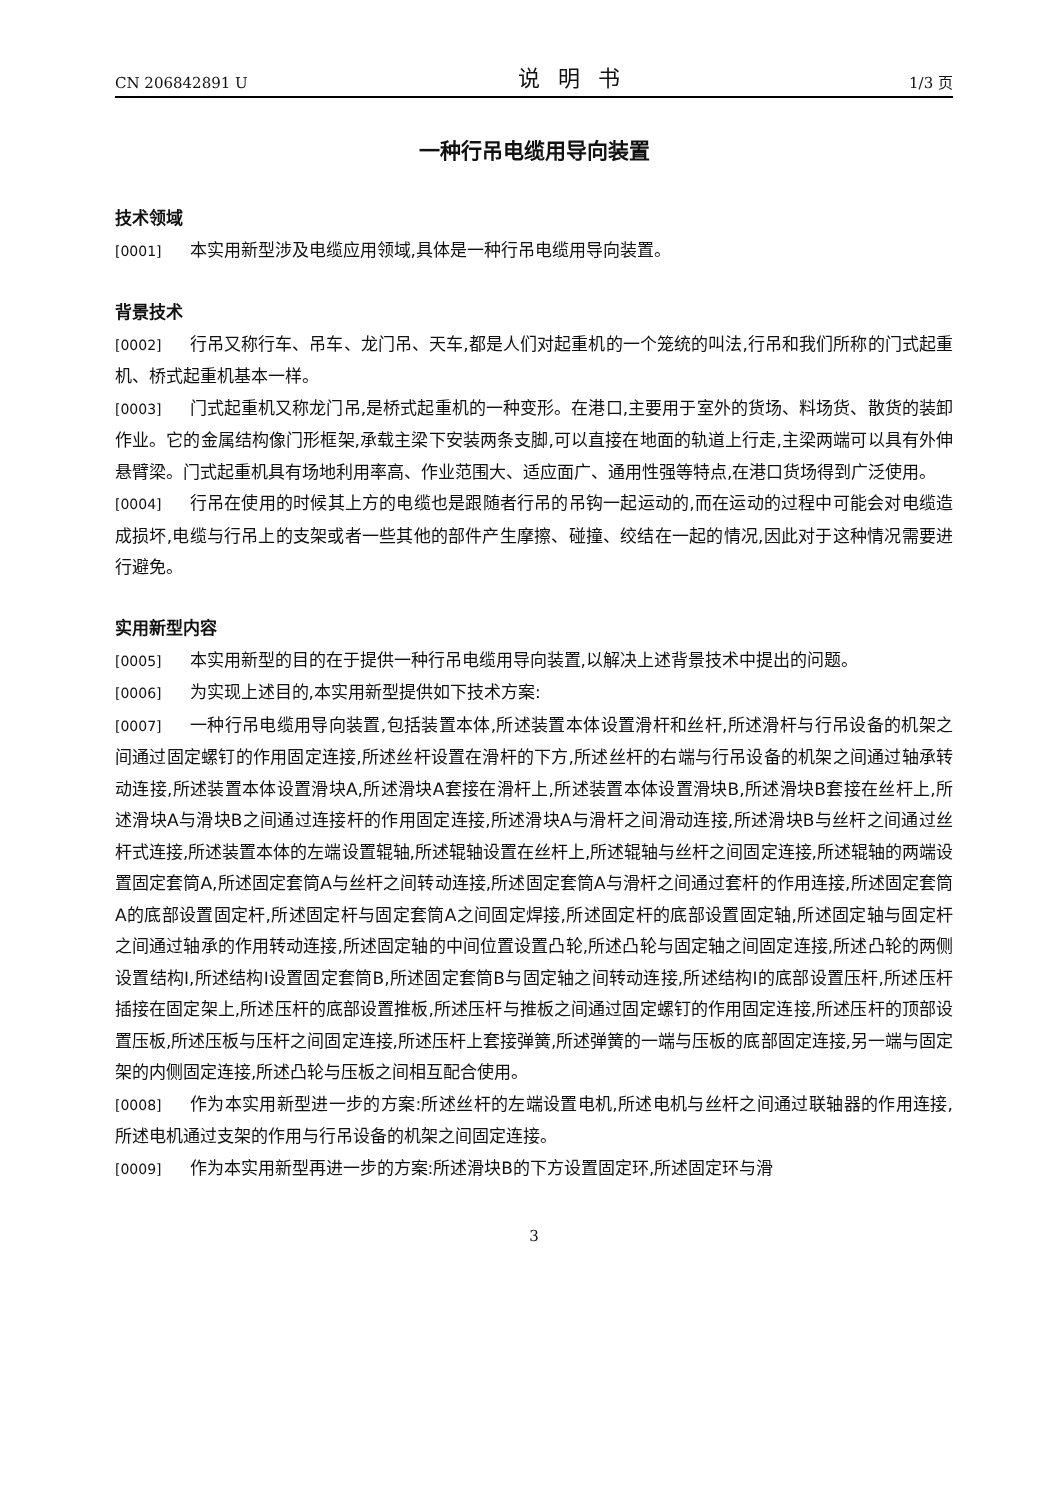CN 206842891 U 说明书 1/3 页
一种行吊电缆用导向装置
技术领域
[0001] 本实用新型涉及电缆应用领域,具体是一种行吊电缆用导向装置。
背景技术
[0002] 行吊又称行车、吊车、龙门吊、天车,都是人们对起重机的一个笼统的叫法,行吊和我们所称的门式起重机、桥式起重机基本一样。
[0003] 门式起重机又称龙门吊,是桥式起重机的一种变形。在港口,主要用于室外的货场、料场货、散货的装卸作业。它的金属结构像门形框架,承载主梁下安装两条支脚,可以直接在地面的轨道上行走,主梁两端可以具有外伸悬臂梁。门式起重机具有场地利用率高、作业范围大、适应面广、通用性强等特点,在港口货场得到广泛使用。
[0004] 行吊在使用的时候其上方的电缆也是跟随者行吊的吊钩一起运动的,而在运动的过程中可能会对电缆造成损坏,电缆与行吊上的支架或者一些其他的部件产生摩擦、碰撞、绞结在一起的情况,因此对于这种情况需要进行避免。
实用新型内容
[0005] 本实用新型的目的在于提供一种行吊电缆用导向装置,以解决上述背景技术中提出的问题。
[0006] 为实现上述目的,本实用新型提供如下技术方案:
[0007] 一种行吊电缆用导向装置,包括装置本体,所述装置本体设置滑杆和丝杆,所述滑杆与行吊设备的机架之间通过固定螺钉的作用固定连接,所述丝杆设置在滑杆的下方,所述丝杆的右端与行吊设备的机架之间通过轴承转动连接,所述装置本体设置滑块A,所述滑块A套接在滑杆上,所述装置本体设置滑块B,所述滑块B套接在丝杆上,所述滑块A与滑块B之间通过连接杆的作用固定连接,所述滑块A与滑杆之间滑动连接,所述滑块B与丝杆之间通过丝杆式连接,所述装置本体的左端设置辊轴,所述辊轴设置在丝杆上,所述辊轴与丝杆之间固定连接,所述辊轴的两端设置固定套筒A,所述固定套筒A与丝杆之间转动连接,所述固定套筒A与滑杆之间通过套杆的作用连接,所述固定套筒A的底部设置固定杆,所述固定杆与固定套筒A之间固定焊接,所述固定杆的底部设置固定轴,所述固定轴与固定杆之间通过轴承的作用转动连接,所述固定轴的中间位置设置凸轮,所述凸轮与固定轴之间固定连接,所述凸轮的两侧设置结构I,所述结构I设置固定套筒B,所述固定套筒B与固定轴之间转动连接,所述结构I的底部设置压杆,所述压杆插接在固定架上,所述压杆的底部设置推板,所述压杆与推板之间通过固定螺钉的作用固定连接,所述压杆的顶部设置压板,所述压板与压杆之间固定连接,所述压杆上套接弹簧,所述弹簧的一端与压板的底部固定连接,另一端与固定架的内侧固定连接,所述凸轮与压板之间相互配合使用。
[0008] 作为本实用新型进一步的方案:所述丝杆的左端设置电机,所述电机与丝杆之间通过联轴器的作用连接,所述电机通过支架的作用与行吊设备的机架之间固定连接。
[0009] 作为本实用新型再进一步的方案:所述滑块B的下方设置固定环,所述固定环与滑
3